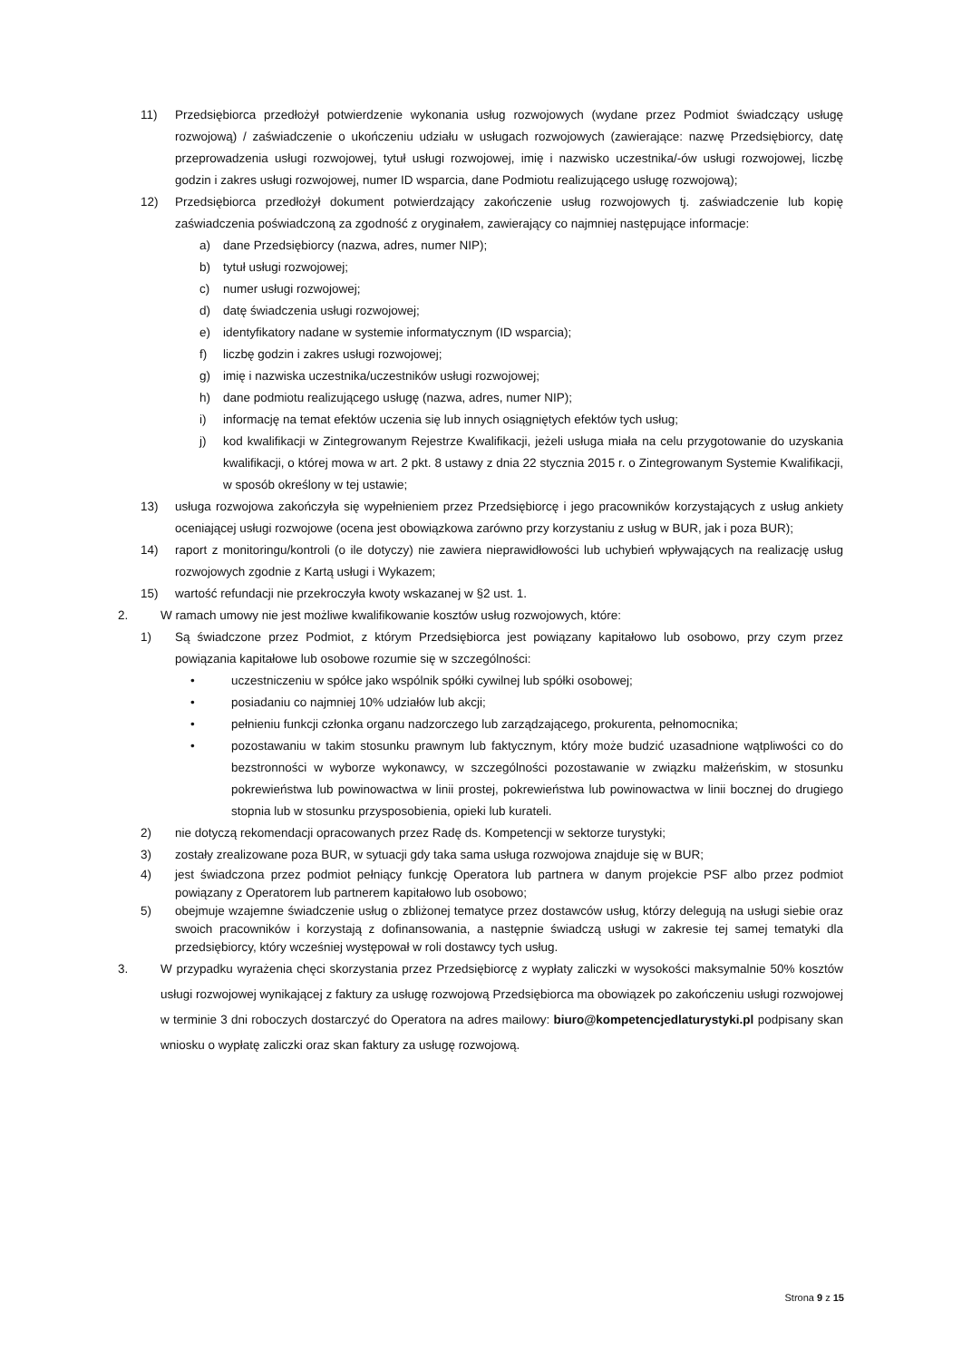11) Przedsiębiorca przedłożył potwierdzenie wykonania usług rozwojowych (wydane przez Podmiot świadczący usługę rozwojową) / zaświadczenie o ukończeniu udziału w usługach rozwojowych (zawierające: nazwę Przedsiębiorcy, datę przeprowadzenia usługi rozwojowej, tytuł usługi rozwojowej, imię i nazwisko uczestnika/-ów usługi rozwojowej, liczbę godzin i zakres usługi rozwojowej, numer ID wsparcia, dane Podmiotu realizującego usługę rozwojową);
12) Przedsiębiorca przedłożył dokument potwierdzający zakończenie usług rozwojowych tj. zaświadczenie lub kopię zaświadczenia poświadczoną za zgodność z oryginałem, zawierający co najmniej następujące informacje:
a) dane Przedsiębiorcy (nazwa, adres, numer NIP);
b) tytuł usługi rozwojowej;
c) numer usługi rozwojowej;
d) datę świadczenia usługi rozwojowej;
e) identyfikatory nadane w systemie informatycznym (ID wsparcia);
f) liczbę godzin i zakres usługi rozwojowej;
g) imię i nazwiska uczestnika/uczestników usługi rozwojowej;
h) dane podmiotu realizującego usługę (nazwa, adres, numer NIP);
i) informację na temat efektów uczenia się lub innych osiągniętych efektów tych usług;
j) kod kwalifikacji w Zintegrowanym Rejestrze Kwalifikacji, jeżeli usługa miała na celu przygotowanie do uzyskania kwalifikacji, o której mowa w art. 2 pkt. 8 ustawy z dnia 22 stycznia 2015 r. o Zintegrowanym Systemie Kwalifikacji, w sposób określony w tej ustawie;
13) usługa rozwojowa zakończyła się wypełnieniem przez Przedsiębiorcę i jego pracowników korzystających z usług ankiety oceniającej usługi rozwojowe (ocena jest obowiązkowa zarówno przy korzystaniu z usług w BUR, jak i poza BUR);
14) raport z monitoringu/kontroli (o ile dotyczy) nie zawiera nieprawidłowości lub uchybień wpływających na realizację usług rozwojowych zgodnie z Kartą usługi i Wykazem;
15) wartość refundacji nie przekroczyła kwoty wskazanej w §2 ust. 1.
2. W ramach umowy nie jest możliwe kwalifikowanie kosztów usług rozwojowych, które:
1) Są świadczone przez Podmiot, z którym Przedsiębiorca jest powiązany kapitałowo lub osobowo, przy czym przez powiązania kapitałowe lub osobowe rozumie się w szczególności:
• uczestniczeniu w spółce jako wspólnik spółki cywilnej lub spółki osobowej;
• posiadaniu co najmniej 10% udziałów lub akcji;
• pełnieniu funkcji członka organu nadzorczego lub zarządzającego, prokurenta, pełnomocnika;
• pozostawaniu w takim stosunku prawnym lub faktycznym, który może budzić uzasadnione wątpliwości co do bezstronności w wyborze wykonawcy, w szczególności pozostawanie w związku małżeńskim, w stosunku pokrewieństwa lub powinowactwa w linii prostej, pokrewieństwa lub powinowactwa w linii bocznej do drugiego stopnia lub w stosunku przysposobienia, opieki lub kurateli.
2) nie dotyczą rekomendacji opracowanych przez Radę ds. Kompetencji w sektorze turystyki;
3) zostały zrealizowane poza BUR, w sytuacji gdy taka sama usługa rozwojowa znajduje się w BUR;
4) jest świadczona przez podmiot pełniący funkcję Operatora lub partnera w danym projekcie PSF albo przez podmiot powiązany z Operatorem lub partnerem kapitałowo lub osobowo;
5) obejmuje wzajemne świadczenie usług o zbliżonej tematyce przez dostawców usług, którzy delegują na usługi siebie oraz swoich pracowników i korzystają z dofinansowania, a następnie świadczą usługi w zakresie tej samej tematyki dla przedsiębiorcy, który wcześniej występował w roli dostawcy tych usług.
3. W przypadku wyrażenia chęci skorzystania przez Przedsiębiorcę z wypłaty zaliczki w wysokości maksymalnie 50% kosztów usługi rozwojowej wynikającej z faktury za usługę rozwojową Przedsiębiorca ma obowiązek po zakończeniu usługi rozwojowej w terminie 3 dni roboczych dostarczyć do Operatora na adres mailowy: biuro@kompetencjedlaturystyki.pl podpisany skan wniosku o wypłatę zaliczki oraz skan faktury za usługę rozwojową.
Strona 9 z 15